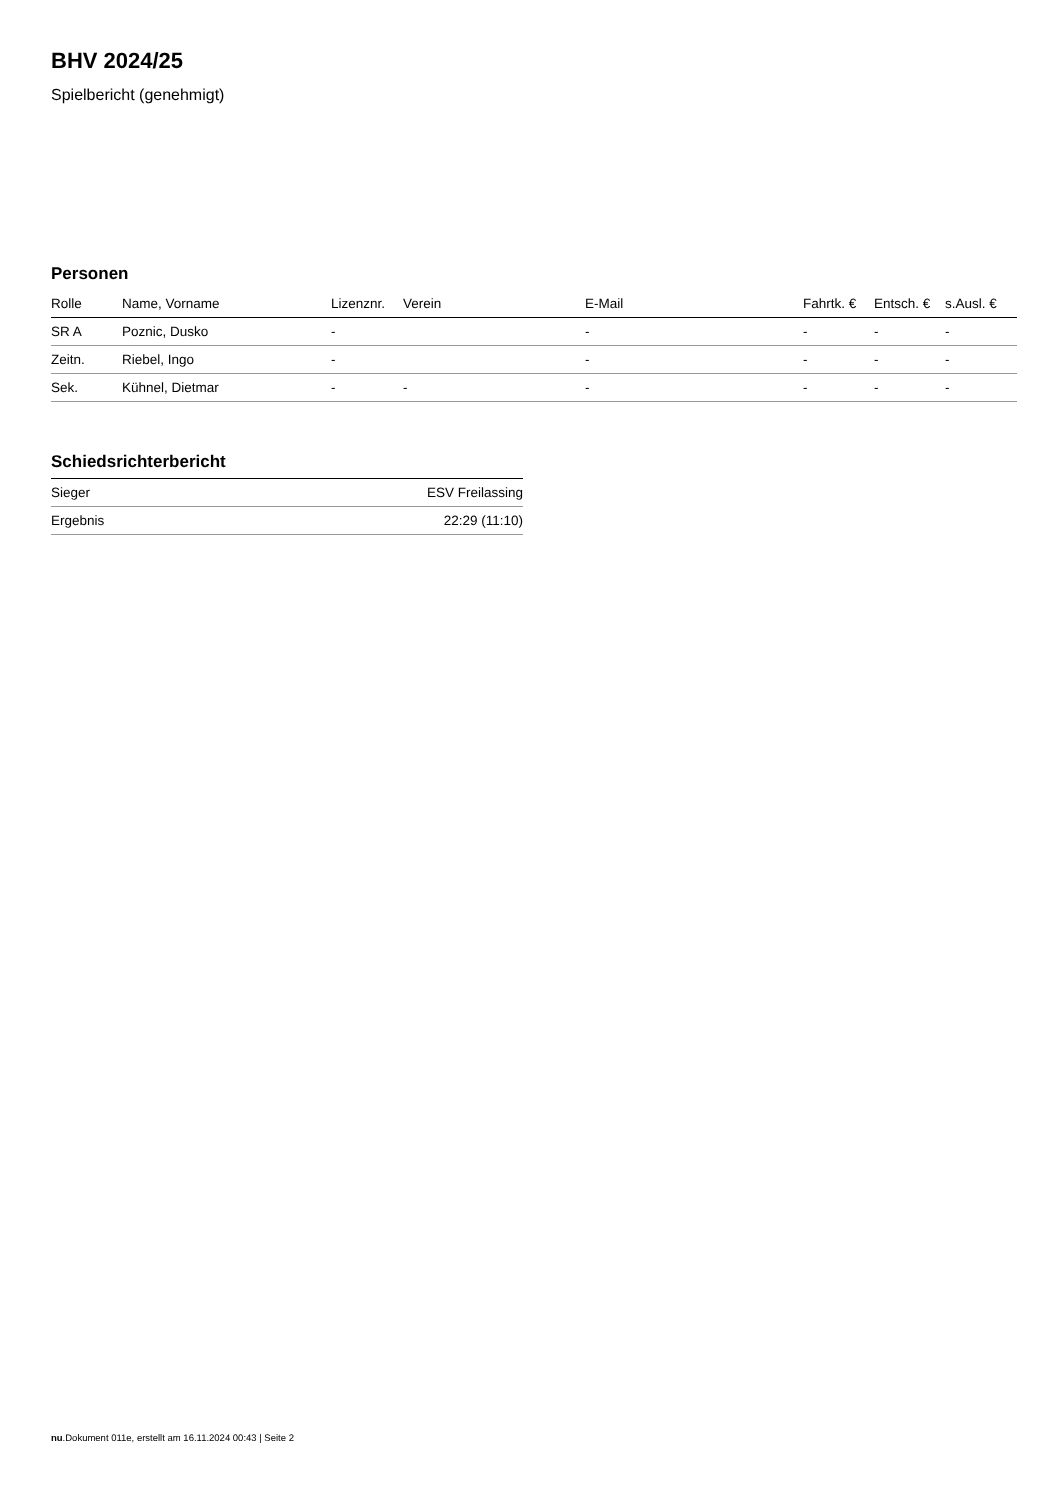BHV 2024/25
Spielbericht (genehmigt)
Personen
| Rolle | Name, Vorname | Lizenznr. | Verein | E-Mail | Fahrtk. € | Entsch. € | s.Ausl. € |
| --- | --- | --- | --- | --- | --- | --- | --- |
| SR A | Poznic, Dusko | - | | - | - | - | - |
| Zeitn. | Riebel, Ingo | - | | - | - | - | - |
| Sek. | Kühnel, Dietmar | - | - | - | - | - | - |
Schiedsrichterbericht
| Sieger | ESV Freilassing |
| Ergebnis | 22:29 (11:10) |
nu.Dokument 011e, erstellt am 16.11.2024 00:43 | Seite 2